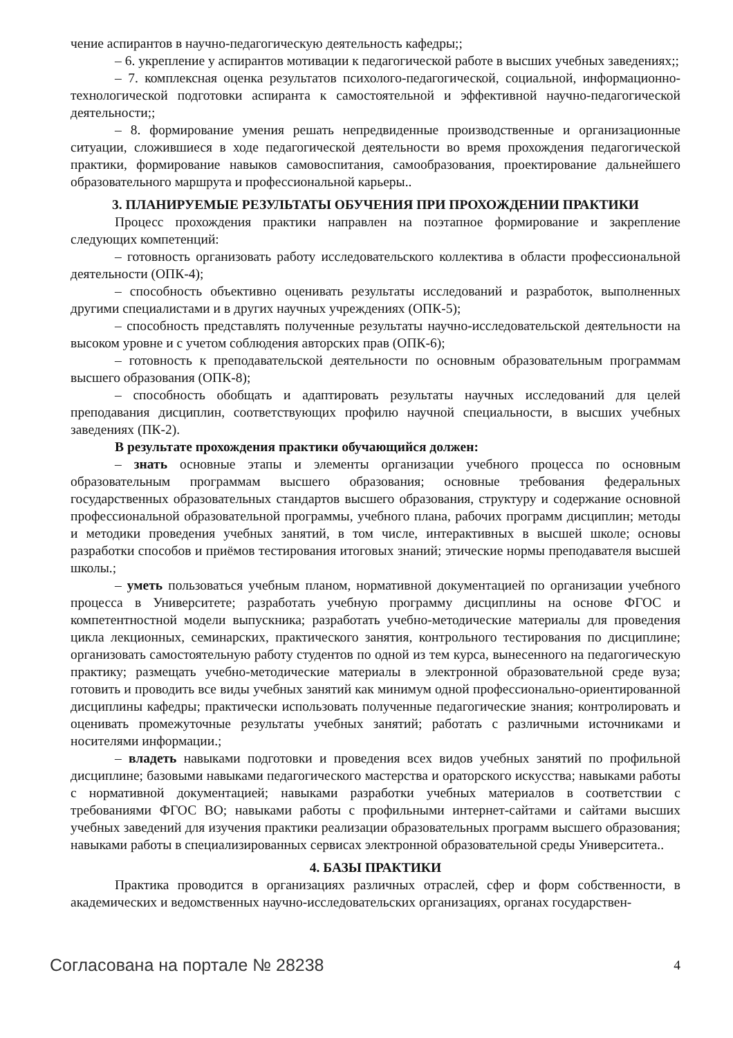чение аспирантов в научно-педагогическую деятельность кафедры;;
– 6. укрепление у аспирантов мотивации к педагогической работе в высших учебных заведениях;;
– 7. комплексная оценка результатов психолого-педагогической, социальной, информационно-технологической подготовки аспиранта к самостоятельной и эффективной научно-педагогической деятельности;;
– 8. формирование умения решать непредвиденные производственные и организационные ситуации, сложившиеся в ходе педагогической деятельности во время прохождения педагогической практики, формирование навыков самовоспитания, самообразования, проектирование дальнейшего образовательного маршрута и профессиональной карьеры..
3. ПЛАНИРУЕМЫЕ РЕЗУЛЬТАТЫ ОБУЧЕНИЯ ПРИ ПРОХОЖДЕНИИ ПРАКТИКИ
Процесс прохождения практики направлен на поэтапное формирование и закрепление следующих компетенций:
– готовность организовать работу исследовательского коллектива в области профессиональной деятельности (ОПК-4);
– способность объективно оценивать результаты исследований и разработок, выполненных другими специалистами и в других научных учреждениях (ОПК-5);
– способность представлять полученные результаты научно-исследовательской деятельности на высоком уровне и с учетом соблюдения авторских прав (ОПК-6);
– готовность к преподавательской деятельности по основным образовательным программам высшего образования (ОПК-8);
– способность обобщать и адаптировать результаты научных исследований для целей преподавания дисциплин, соответствующих профилю научной специальности, в высших учебных заведениях (ПК-2).
В результате прохождения практики обучающийся должен:
– знать основные этапы и элементы организации учебного процесса по основным образовательным программам высшего образования; основные требования федеральных государственных образовательных стандартов высшего образования, структуру и содержание основной профессиональной образовательной программы, учебного плана, рабочих программ дисциплин; методы и методики проведения учебных занятий, в том числе, интерактивных в высшей школе; основы разработки способов и приёмов тестирования итоговых знаний; этические нормы преподавателя высшей школы.;
– уметь пользоваться учебным планом, нормативной документацией по организации учебного процесса в Университете; разработать учебную программу дисциплины на основе ФГОС и компетентностной модели выпускника; разработать учебно-методические материалы для проведения цикла лекционных, семинарских, практического занятия, контрольного тестирования по дисциплине; организовать самостоятельную работу студентов по одной из тем курса, вынесенного на педагогическую практику; размещать учебно-методические материалы в электронной образовательной среде вуза; готовить и проводить все виды учебных занятий как минимум одной профессионально-ориентированной дисциплины кафедры; практически использовать полученные педагогические знания; контролировать и оценивать промежуточные результаты учебных занятий; работать с различными источниками и носителями информации.;
– владеть навыками подготовки и проведения всех видов учебных занятий по профильной дисциплине; базовыми навыками педагогического мастерства и ораторского искусства; навыками работы с нормативной документацией; навыками разработки учебных материалов в соответствии с требованиями ФГОС ВО; навыками работы с профильными интернет-сайтами и сайтами высших учебных заведений для изучения практики реализации образовательных программ высшего образования; навыками работы в специализированных сервисах электронной образовательной среды Университета..
4. БАЗЫ ПРАКТИКИ
Практика проводится в организациях различных отраслей, сфер и форм собственности, в академических и ведомственных научно-исследовательских организациях, органах государствен-
Согласована на портале № 28238 4